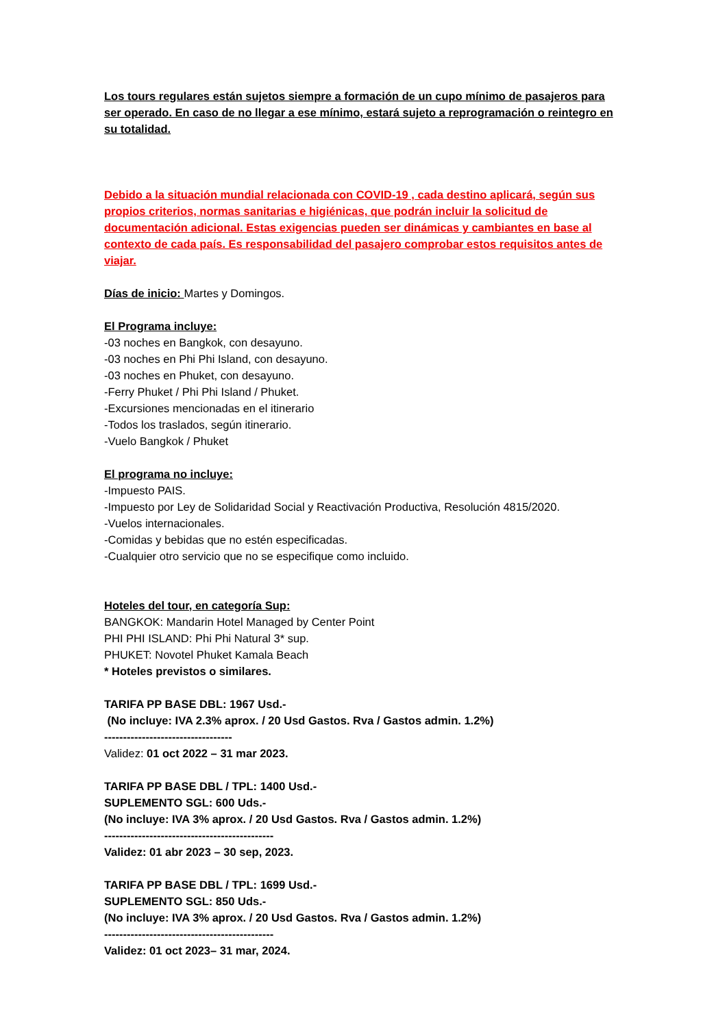Los tours regulares están sujetos siempre a formación de un cupo mínimo de pasajeros para ser operado. En caso de no llegar a ese mínimo, estará sujeto a reprogramación o reintegro en su totalidad.
Debido a la situación mundial relacionada con COVID-19 , cada destino aplicará, según sus propios criterios, normas sanitarias e higiénicas, que podrán incluir la solicitud de documentación adicional. Estas exigencias pueden ser dinámicas y cambiantes en base al contexto de cada país. Es responsabilidad del pasajero comprobar estos requisitos antes de viajar.
Días de inicio: Martes y Domingos.
El Programa incluye:
-03 noches en Bangkok, con desayuno.
-03 noches en Phi Phi Island, con desayuno.
-03 noches en Phuket, con desayuno.
-Ferry Phuket / Phi Phi Island / Phuket.
-Excursiones mencionadas en el itinerario
-Todos los traslados, según itinerario.
-Vuelo Bangkok / Phuket
El programa no incluye:
-Impuesto PAIS.
-Impuesto por Ley de Solidaridad Social y Reactivación Productiva, Resolución 4815/2020.
-Vuelos internacionales.
-Comidas y bebidas que no estén especificadas.
-Cualquier otro servicio que no se especifique como incluido.
Hoteles del tour, en categoría Sup:
BANGKOK: Mandarin Hotel Managed by Center Point
PHI PHI ISLAND: Phi Phi Natural 3* sup.
PHUKET: Novotel Phuket Kamala Beach
* Hoteles previstos o similares.
TARIFA PP BASE DBL: 1967 Usd.-
(No incluye: IVA 2.3% aprox. / 20 Usd Gastos. Rva / Gastos admin. 1.2%)
----------------------------------
Validez: 01 oct 2022 – 31 mar 2023.
TARIFA PP BASE DBL / TPL: 1400 Usd.-
SUPLEMENTO SGL: 600 Uds.-
(No incluye: IVA 3% aprox. / 20 Usd Gastos. Rva / Gastos admin. 1.2%)
---------------------------------------------
Validez: 01 abr 2023 – 30 sep, 2023.
TARIFA PP BASE DBL / TPL: 1699 Usd.-
SUPLEMENTO SGL: 850 Uds.-
(No incluye: IVA 3% aprox. / 20 Usd Gastos. Rva / Gastos admin. 1.2%)
---------------------------------------------
Validez: 01 oct 2023– 31 mar, 2024.